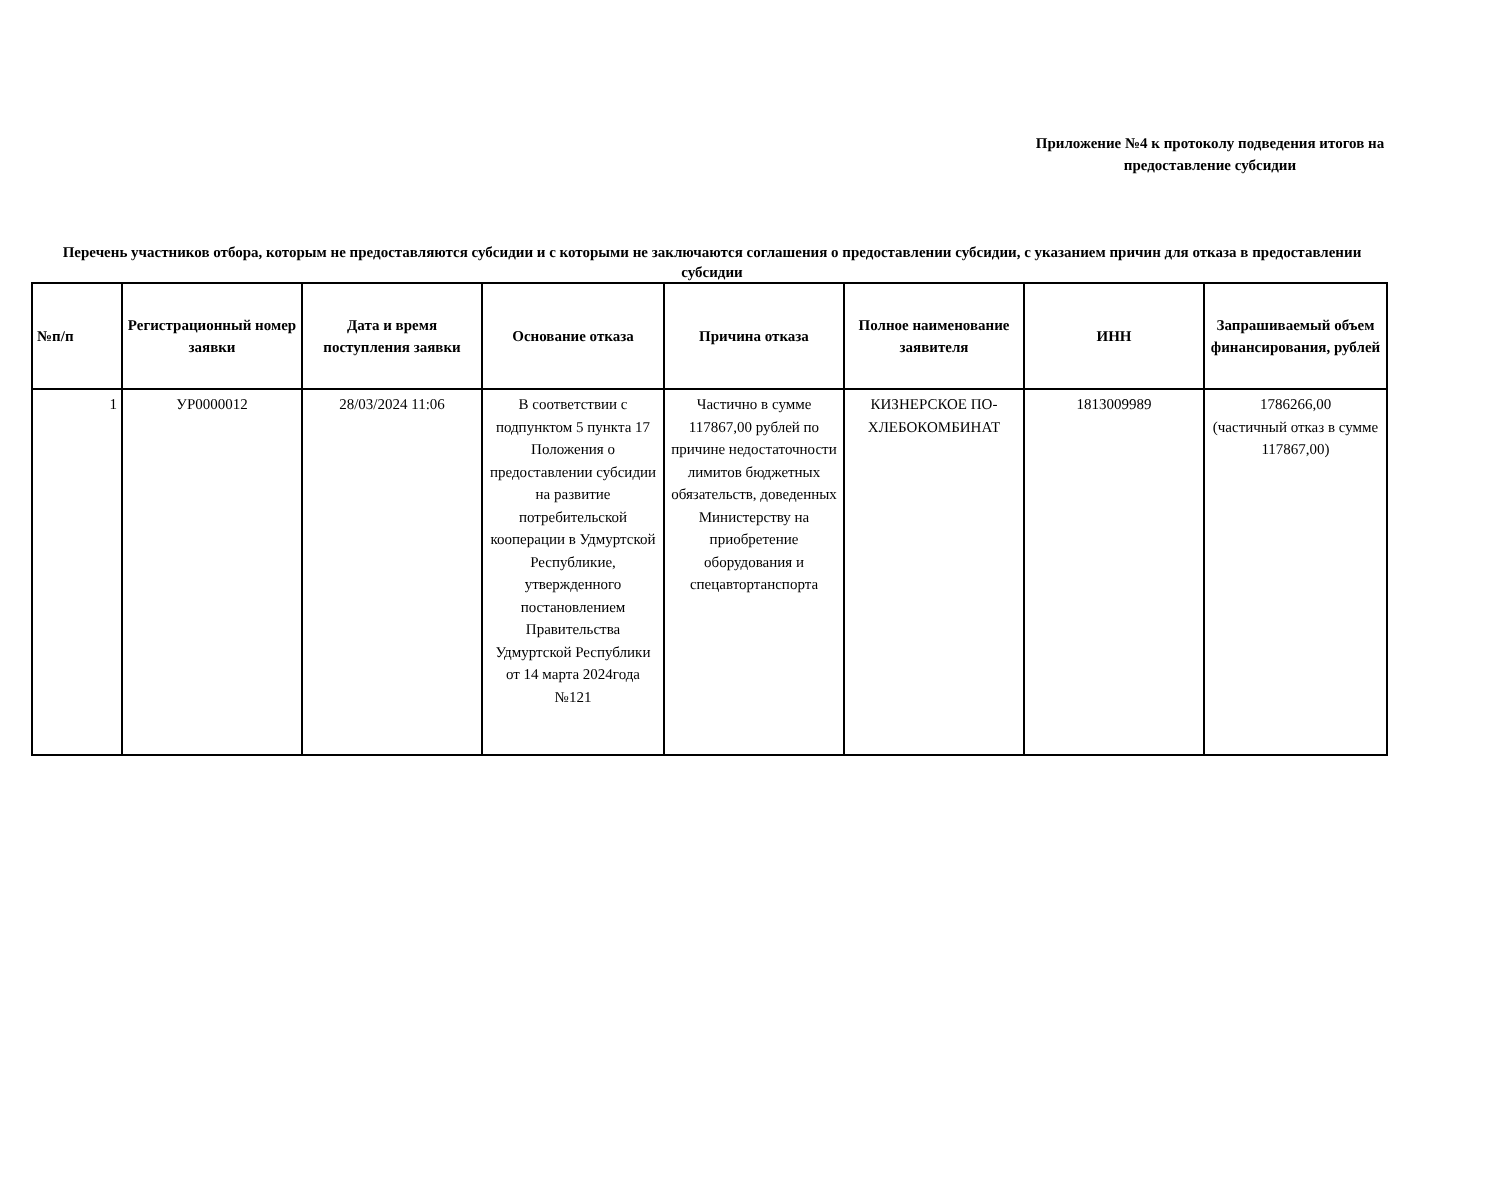Приложение №4 к протоколу подведения итогов на предоставление субсидии
Перечень участников отбора, которым не предоставляются субсидии и с которыми не заключаются соглашения о предоставлении субсидии, с указанием причин для отказа в предоставлении субсидии
| №п/п | Регистрационный номер заявки | Дата и время поступления заявки | Основание отказа | Причина отказа | Полное наименование заявителя | ИНН | Запрашиваемый объем финансирования, рублей |
| --- | --- | --- | --- | --- | --- | --- | --- |
| 1 | УР0000012 | 28/03/2024 11:06 | В соответствии с подпунктом 5 пункта 17 Положения о предоставлении субсидии на развитие потребительской кооперации в Удмуртской Республикие, утвержденного постановлением Правительства Удмуртской Республики от 14 марта 2024года №121 | Частично в сумме 117867,00 рублей по причине недостаточности лимитов бюджетных обязательств, доведенных Министерству на приобретение оборудования и спецавтортанспорта | КИЗНЕРСКОЕ ПО-ХЛЕБОКОМБИНАТ | 1813009989 | 1786266,00 (частичный отказ в сумме 117867,00) |